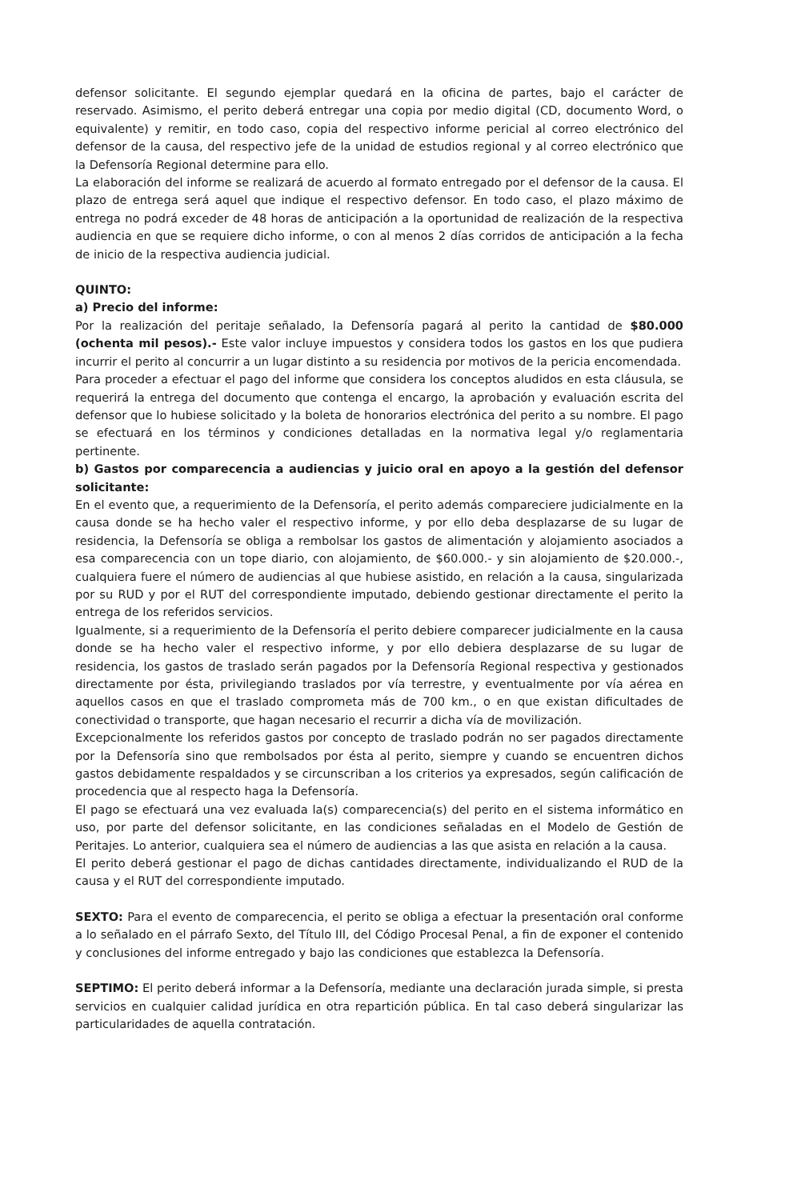defensor solicitante. El segundo ejemplar quedará en la oficina de partes, bajo el carácter de reservado. Asimismo, el perito deberá entregar una copia por medio digital (CD, documento Word, o equivalente) y remitir, en todo caso, copia del respectivo informe pericial al correo electrónico del defensor de la causa, del respectivo jefe de la unidad de estudios regional y al correo electrónico que la Defensoría Regional determine para ello.
La elaboración del informe se realizará de acuerdo al formato entregado por el defensor de la causa. El plazo de entrega será aquel que indique el respectivo defensor. En todo caso, el plazo máximo de entrega no podrá exceder de 48 horas de anticipación a la oportunidad de realización de la respectiva audiencia en que se requiere dicho informe, o con al menos 2 días corridos de anticipación a la fecha de inicio de la respectiva audiencia judicial.
QUINTO:
a) Precio del informe:
Por la realización del peritaje señalado, la Defensoría pagará al perito la cantidad de $80.000 (ochenta mil pesos).- Este valor incluye impuestos y considera todos los gastos en los que pudiera incurrir el perito al concurrir a un lugar distinto a su residencia por motivos de la pericia encomendada.
Para proceder a efectuar el pago del informe que considera los conceptos aludidos en esta cláusula, se requerirá la entrega del documento que contenga el encargo, la aprobación y evaluación escrita del defensor que lo hubiese solicitado y la boleta de honorarios electrónica del perito a su nombre. El pago se efectuará en los términos y condiciones detalladas en la normativa legal y/o reglamentaria pertinente.
b) Gastos por comparecencia a audiencias y juicio oral en apoyo a la gestión del defensor solicitante:
En el evento que, a requerimiento de la Defensoría, el perito además compareciere judicialmente en la causa donde se ha hecho valer el respectivo informe, y por ello deba desplazarse de su lugar de residencia, la Defensoría se obliga a rembolsar los gastos de alimentación y alojamiento asociados a esa comparecencia con un tope diario, con alojamiento, de $60.000.- y sin alojamiento de $20.000.-, cualquiera fuere el número de audiencias al que hubiese asistido, en relación a la causa, singularizada por su RUD y por el RUT del correspondiente imputado, debiendo gestionar directamente el perito la entrega de los referidos servicios.
Igualmente, si a requerimiento de la Defensoría el perito debiere comparecer judicialmente en la causa donde se ha hecho valer el respectivo informe, y por ello debiera desplazarse de su lugar de residencia, los gastos de traslado serán pagados por la Defensoría Regional respectiva y gestionados directamente por ésta, privilegiando traslados por vía terrestre, y eventualmente por vía aérea en aquellos casos en que el traslado comprometa más de 700 km., o en que existan dificultades de conectividad o transporte, que hagan necesario el recurrir a dicha vía de movilización.
Excepcionalmente los referidos gastos por concepto de traslado podrán no ser pagados directamente por la Defensoría sino que rembolsados por ésta al perito, siempre y cuando se encuentren dichos gastos debidamente respaldados y se circunscriban a los criterios ya expresados, según calificación de procedencia que al respecto haga la Defensoría.
El pago se efectuará una vez evaluada la(s) comparecencia(s) del perito en el sistema informático en uso, por parte del defensor solicitante, en las condiciones señaladas en el Modelo de Gestión de Peritajes. Lo anterior, cualquiera sea el número de audiencias a las que asista en relación a la causa.
El perito deberá gestionar el pago de dichas cantidades directamente, individualizando el RUD de la causa y el RUT del correspondiente imputado.
SEXTO: Para el evento de comparecencia, el perito se obliga a efectuar la presentación oral conforme a lo señalado en el párrafo Sexto, del Título III, del Código Procesal Penal, a fin de exponer el contenido y conclusiones del informe entregado y bajo las condiciones que establezca la Defensoría.
SEPTIMO: El perito deberá informar a la Defensoría, mediante una declaración jurada simple, si presta servicios en cualquier calidad jurídica en otra repartición pública. En tal caso deberá singularizar las particularidades de aquella contratación.